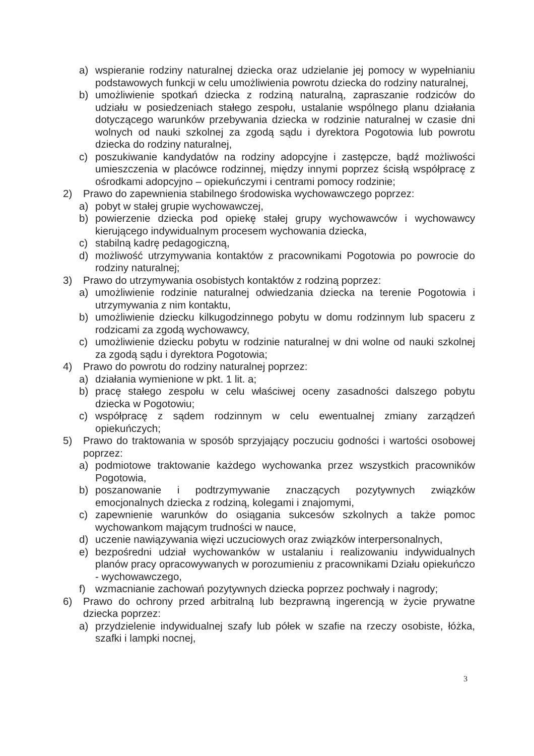a) wspieranie rodziny naturalnej dziecka oraz udzielanie jej pomocy w wypełnianiu podstawowych funkcji w celu umożliwienia powrotu dziecka do rodziny naturalnej,
b) umożliwienie spotkań dziecka z rodziną naturalną, zapraszanie rodziców do udziału w posiedzeniach stałego zespołu, ustalanie wspólnego planu działania dotyczącego warunków przebywania dziecka w rodzinie naturalnej w czasie dni wolnych od nauki szkolnej za zgodą sądu i dyrektora Pogotowia lub powrotu dziecka do rodziny naturalnej,
c) poszukiwanie kandydatów na rodziny adopcyjne i zastępcze, bądź możliwości umieszczenia w placówce rodzinnej, między innymi poprzez ścisłą współpracę z ośrodkami adopcyjno – opiekuńczymi i centrami pomocy rodzinie;
2) Prawo do zapewnienia stabilnego środowiska wychowawczego poprzez:
a) pobyt w stałej grupie wychowawczej,
b) powierzenie dziecka pod opiekę stałej grupy wychowawców i wychowawcy kierującego indywidualnym procesem wychowania dziecka,
c) stabilną kadrę pedagogiczną,
d) możliwość utrzymywania kontaktów z pracownikami Pogotowia po powrocie do rodziny naturalnej;
3) Prawo do utrzymywania osobistych kontaktów z rodziną poprzez:
a) umożliwienie rodzinie naturalnej odwiedzania dziecka na terenie Pogotowia i utrzymywania z nim kontaktu,
b) umożliwienie dziecku kilkugodzinnego pobytu w domu rodzinnym lub spaceru z rodzicami za zgodą wychowawcy,
c) umożliwienie dziecku pobytu w rodzinie naturalnej w dni wolne od nauki szkolnej za zgodą sądu i dyrektora Pogotowia;
4) Prawo do powrotu do rodziny naturalnej poprzez:
a) działania wymienione w pkt. 1 lit. a;
b) pracę stałego zespołu w celu właściwej oceny zasadności dalszego pobytu dziecka w Pogotowiu;
c) współpracę z sądem rodzinnym w celu ewentualnej zmiany zarządzeń opiekuńczych;
5) Prawo do traktowania w sposób sprzyjający poczuciu godności i wartości osobowej poprzez:
a) podmiotowe traktowanie każdego wychowanka przez wszystkich pracowników Pogotowia,
b) poszanowanie i podtrzymywanie znaczących pozytywnych związków emocjonalnych dziecka z rodziną, kolegami i znajomymi,
c) zapewnienie warunków do osiągania sukcesów szkolnych a także pomoc wychowankom mającym trudności w nauce,
d) uczenie nawiązywania więzi uczuciowych oraz związków interpersonalnych,
e) bezpośredni udział wychowanków w ustalaniu i realizowaniu indywidualnych planów pracy opracowywanych w porozumieniu z pracownikami Działu opiekuńczo - wychowawczego,
f) wzmacnianie zachowań pozytywnych dziecka poprzez pochwały i nagrody;
6) Prawo do ochrony przed arbitralną lub bezprawną ingerencją w życie prywatne dziecka poprzez:
a) przydzielenie indywidualnej szafy lub półek w szafie na rzeczy osobiste, łóżka, szafki i lampki nocnej,
3